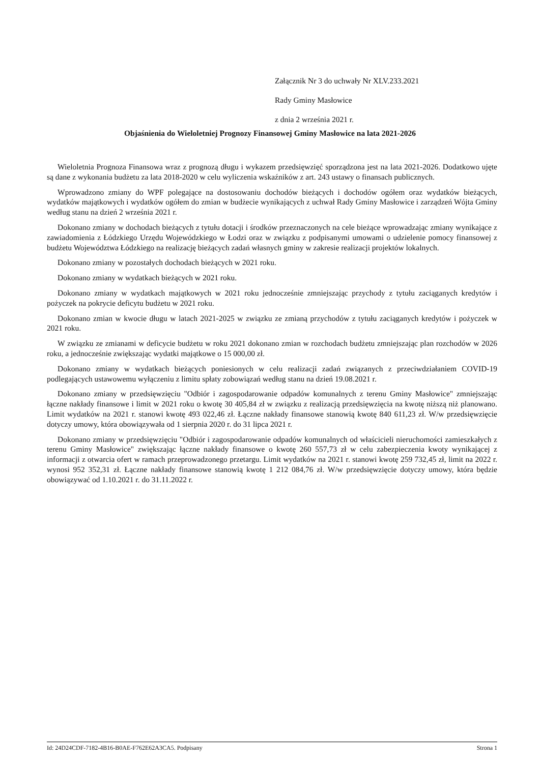Załącznik Nr 3 do uchwały Nr XLV.233.2021
Rady Gminy Masłowice
z dnia 2 września 2021 r.
Objaśnienia do Wieloletniej Prognozy Finansowej Gminy Masłowice na lata 2021-2026
Wieloletnia Prognoza Finansowa wraz z prognozą długu i wykazem przedsięwzięć sporządzona jest na lata 2021-2026. Dodatkowo ujęte są dane z wykonania budżetu za lata 2018-2020 w celu wyliczenia wskaźników z art. 243 ustawy o finansach publicznych.
Wprowadzono zmiany do WPF polegające na dostosowaniu dochodów bieżących i dochodów ogółem oraz wydatków bieżących, wydatków majątkowych i wydatków ogółem do zmian w budżecie wynikających z uchwał Rady Gminy Masłowice i zarządzeń Wójta Gminy według stanu na dzień 2 września 2021 r.
Dokonano zmiany w dochodach bieżących z tytułu dotacji i środków przeznaczonych na cele bieżące wprowadzając zmiany wynikające z zawiadomienia z Łódzkiego Urzędu Wojewódzkiego w Łodzi oraz w związku z podpisanymi umowami o udzielenie pomocy finansowej z budżetu Województwa Łódzkiego na realizację bieżących zadań własnych gminy w zakresie realizacji projektów lokalnych.
Dokonano zmiany w pozostałych dochodach bieżących w 2021 roku.
Dokonano zmiany w wydatkach bieżących w 2021 roku.
Dokonano zmiany w wydatkach majątkowych w 2021 roku jednocześnie zmniejszając przychody z tytułu zaciąganych kredytów i pożyczek na pokrycie deficytu budżetu w 2021 roku.
Dokonano zmian w kwocie długu w latach 2021-2025 w związku ze zmianą przychodów z tytułu zaciąganych kredytów i pożyczek w 2021 roku.
W związku ze zmianami w deficycie budżetu w roku 2021 dokonano zmian w rozchodach budżetu zmniejszając plan rozchodów w 2026 roku, a jednocześnie zwiększając wydatki majątkowe o 15 000,00 zł.
Dokonano zmiany w wydatkach bieżących poniesionych w celu realizacji zadań związanych z przeciwdziałaniem COVID-19 podlegających ustawowemu wyłączeniu z limitu spłaty zobowiązań według stanu na dzień 19.08.2021 r.
Dokonano zmiany w przedsięwzięciu "Odbiór i zagospodarowanie odpadów komunalnych z terenu Gminy Masłowice" zmniejszając łączne nakłady finansowe i limit w 2021 roku o kwotę 30 405,84 zł w związku z realizacją przedsięwzięcia na kwotę niższą niż planowano. Limit wydatków na 2021 r. stanowi kwotę 493 022,46 zł. Łączne nakłady finansowe stanowią kwotę 840 611,23 zł. W/w przedsięwzięcie dotyczy umowy, która obowiązywała od 1 sierpnia 2020 r. do 31 lipca 2021 r.
Dokonano zmiany w przedsięwzięciu "Odbiór i zagospodarowanie odpadów komunalnych od właścicieli nieruchomości zamieszkałych z terenu Gminy Masłowice" zwiększając łączne nakłady finansowe o kwotę 260 557,73 zł w celu zabezpieczenia kwoty wynikającej z informacji z otwarcia ofert w ramach przeprowadzonego przetargu. Limit wydatków na 2021 r. stanowi kwotę 259 732,45 zł, limit na 2022 r. wynosi 952 352,31 zł. Łączne nakłady finansowe stanowią kwotę 1 212 084,76 zł. W/w przedsięwzięcie dotyczy umowy, która będzie obowiązywać od 1.10.2021 r. do 31.11.2022 r.
Id: 24D24CDF-7182-4B16-B0AE-F762E62A3CA5. Podpisany Strona 1